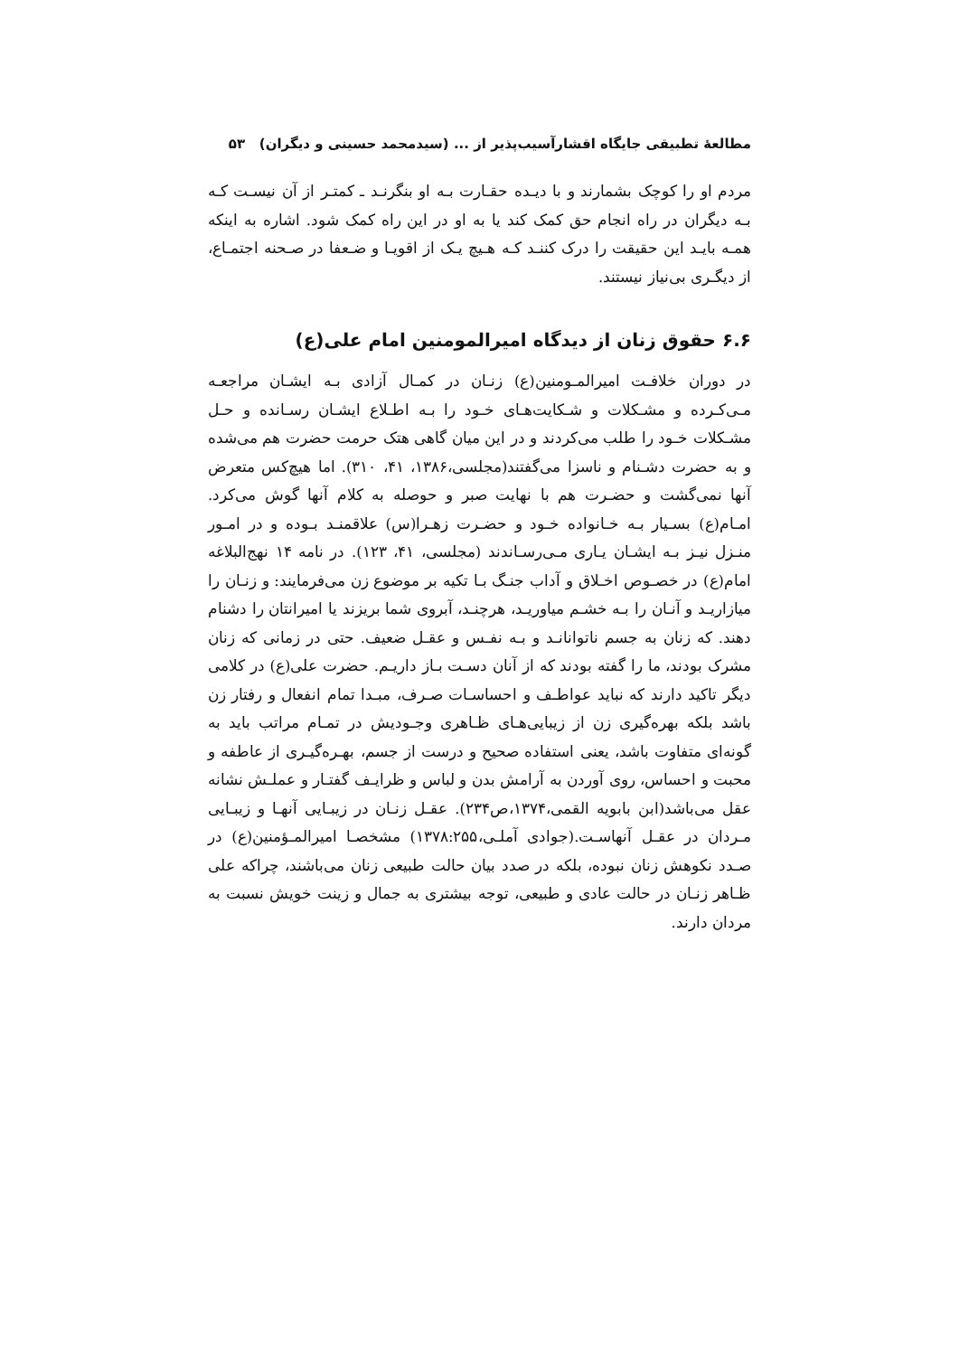مطالعهٔ تطبیقی جایگاه اقشارآسیب‌پذیر از ... (سیدمحمد حسینی و دیگران) ۵۳
مردم او را کوچک بشمارند و با دیـده حقـارت بـه او بنگرنـد ـ کمتـر از آن نیسـت کـه بـه دیگران در راه انجام حق کمک کند یا به او در این راه کمک شود. اشاره به اینکه همـه بایـد این حقیقت را درک کننـد کـه هـیچ یـک از اقویـا و ضـعفا در صـحنه اجتمـاع، از دیگـری بی‌نیاز نیستند.
۶.۶ حقوق زنان از دیدگاه امیرالمومنین امام علی(ع)
در دوران خلافـت امیرالمـومنین(ع) زنـان در کمـال آزادی بـه ایشـان مراجعـه مـی‌کـرده و مشـکلات و شـکایت‌هـای خـود را بـه اطـلاع ایشـان رسـانده و حـل مشـکلات خـود را طلب می‌کردند و در این میان گاهی هتک حرمت حضرت هم می‌شده و به حضرت دشـنام و ناسزا می‌گفتند(مجلسی،۱۳۸۶، ۴۱، ۳۱۰). اما هیچ‌کس متعرض آنها نمی‌گشت و حضـرت هم با نهایت صبر و حوصله به کلام آنها گوش می‌کرد. امـام(ع) بسـیار بـه خـانواده خـود و حضـرت زهـرا(س) علاقمنـد بـوده و در امـور منـزل نیـز بـه ایشـان یـاری مـی‌رسـاندند (مجلسی، ۴۱، ۱۲۳). در نامه ۱۴ نهج‌البلاغه امام(ع) در خصـوص اخـلاق و آداب جنـگ بـا تکیه بر موضوع زن می‌فرمایند: و زنـان را میازاریـد و آنـان را بـه خشـم میاوریـد، هرچنـد، آبروی شما بریزند یا امیرانتان را دشنام دهند. که زنان به جسم ناتوانانـد و بـه نفـس و عقـل ضعیف. حتی در زمانی که زنان مشرک بودند، ما را گفته بودند که از آنان دسـت بـاز داریـم. حضرت علی(ع) در کلامی دیگر تاکید دارند که نباید عواطـف و احساسـات صـرف، مبـدا تمام انفعال و رفتار زن باشد بلکه بهره‌گیری زن از زیبایی‌هـای ظـاهری وجـودیش در تمـام مراتب باید به گونه‌ای متفاوت باشد، یعنی استفاده صحیح و درست از جسم، بهـره‌گیـری از عاطفه و محبت و احساس، روی آوردن به آرامش بدن و لباس و ظرایـف گفتـار و عملـش نشانه عقل می‌باشد(ابن بابویه القمی،۱۳۷۴،ص۲۳۴). عقـل زنـان در زیبـایی آنهـا و زیبـایی مـردان در عقـل آنهاسـت.(جوادی آملـی،۱۳۷۸:۲۵۵) مشخصـا امیرالمـؤمنین(ع) در صـدد نکوهش زنان نبوده، بلکه در صدد بیان حالت طبیعی زنان می‌باشند، چراکه علی ظـاهر زنـان در حالت عادی و طبیعی، توجه بیشتری به جمال و زینت خویش نسبت به مردان دارند.